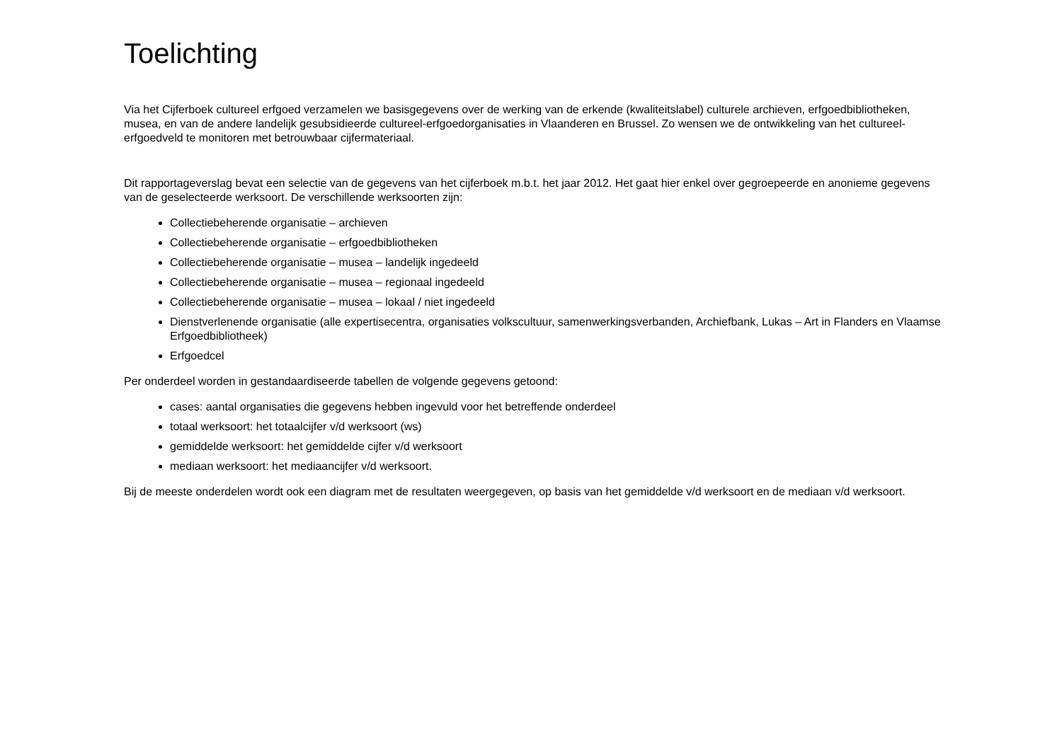Toelichting
Via het Cijferboek cultureel erfgoed verzamelen we basisgegevens over de werking van de erkende (kwaliteitslabel) culturele archieven, erfgoedbibliotheken, musea, en van de andere landelijk gesubsidieerde cultureel-erfgoedorganisaties in Vlaanderen en Brussel. Zo wensen we de ontwikkeling van het cultureel-erfgoedveld te monitoren met betrouwbaar cijfermateriaal.
Dit rapportageverslag bevat een selectie van de gegevens van het cijferboek m.b.t. het jaar 2012. Het gaat hier enkel over gegroepeerde en anonieme gegevens van de geselecteerde werksoort. De verschillende werksoorten zijn:
Collectiebeherende organisatie – archieven
Collectiebeherende organisatie – erfgoedbibliotheken
Collectiebeherende organisatie – musea – landelijk ingedeeld
Collectiebeherende organisatie – musea – regionaal ingedeeld
Collectiebeherende organisatie – musea – lokaal / niet ingedeeld
Dienstverlenende organisatie (alle expertisecentra, organisaties volkscultuur, samenwerkingsverbanden, Archiefbank, Lukas – Art in Flanders en Vlaamse Erfgoedbibliotheek)
Erfgoedcel
Per onderdeel worden in gestandaardiseerde tabellen de volgende gegevens getoond:
cases: aantal organisaties die gegevens hebben ingevuld voor het betreffende onderdeel
totaal werksoort: het totaalcijfer v/d werksoort (ws)
gemiddelde werksoort: het gemiddelde cijfer v/d werksoort
mediaan werksoort: het mediaancijfer v/d werksoort.
Bij de meeste onderdelen wordt ook een diagram met de resultaten weergegeven, op basis van het gemiddelde v/d werksoort en de mediaan v/d werksoort.